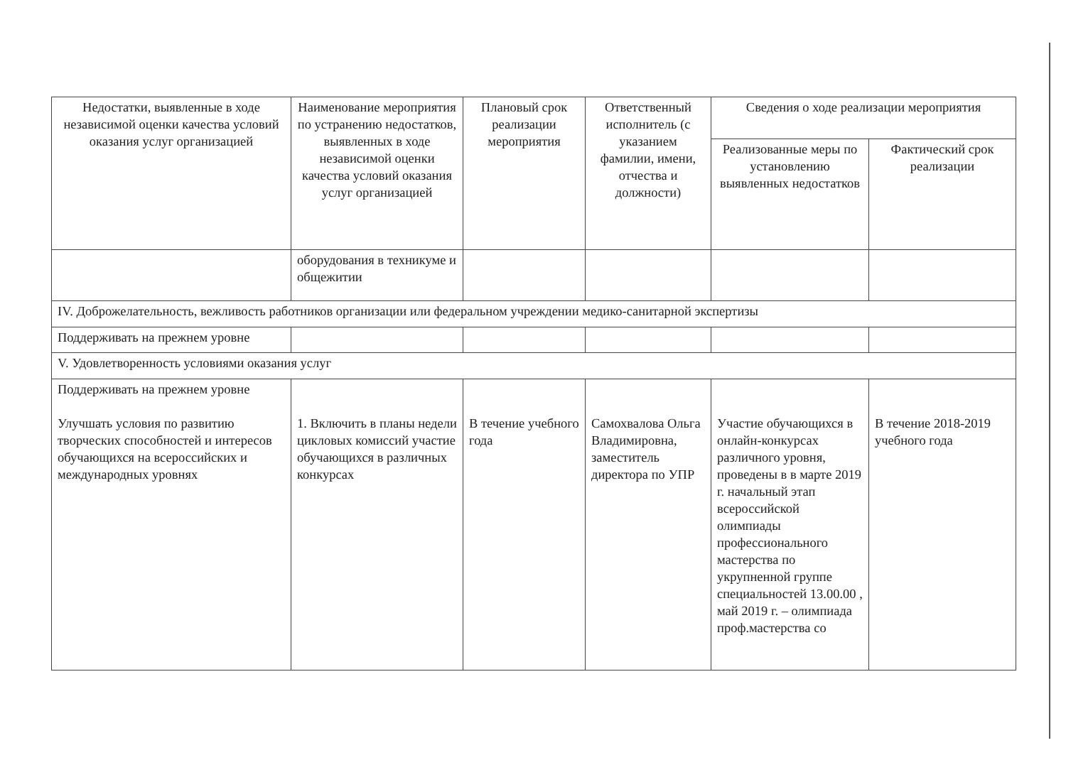| Недостатки, выявленные в ходе независимой оценки качества условий оказания услуг организацией | Наименование мероприятия по устранению недостатков, выявленных в ходе независимой оценки качества условий оказания услуг организацией | Плановый срок реализации мероприятия | Ответственный исполнитель (с указанием фамилии, имени, отчества и должности) | Сведения о ходе реализации мероприятия | |
| --- | --- | --- | --- | --- | --- |
| | | | | Реализованные меры по установлению выявленных недостатков | Фактический срок реализации |
| | оборудования в техникуме и общежитии | | | | |
| IV. Доброжелательность, вежливость работников организации или федеральном учреждении медико-санитарной экспертизы | | | | | |
| Поддерживать на прежнем уровне | | | | | |
| V. Удовлетворенность условиями оказания услуг | | | | | |
| Поддерживать на прежнем уровне Улучшать условия по развитию творческих способностей и интересов обучающихся на всероссийских и международных уровнях | 1. Включить в планы недели цикловых комиссий участие обучающихся в различных конкурсах | В течение учебного года | Самохвалова Ольга Владимировна, заместитель директора по УПР | Участие обучающихся в онлайн-конкурсах различного уровня, проведены в в марте 2019 г. начальный этап всероссийской олимпиады профессионального мастерства по укрупненной группе специальностей 13.00.00 , май 2019 г. – олимпиада проф.мастерства со | В течение 2018-2019 учебного года |